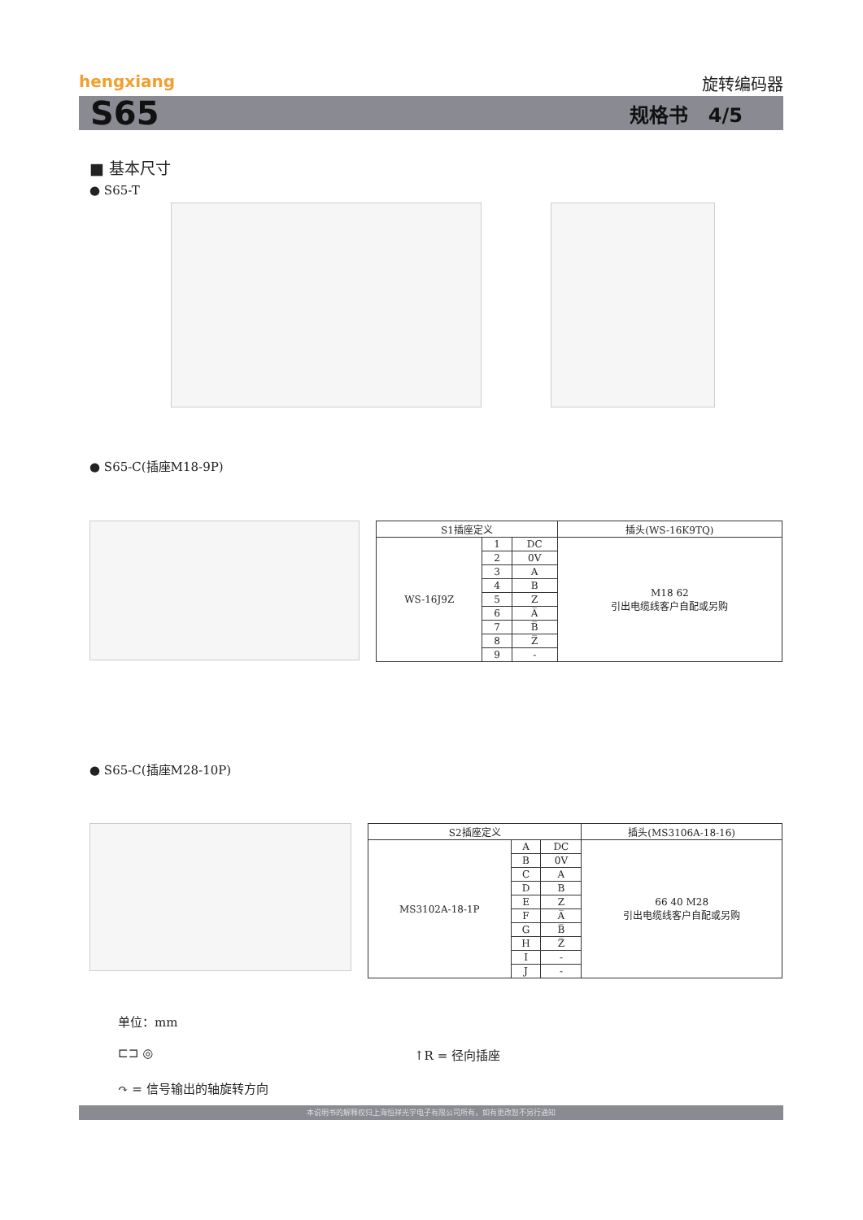hengxiang
旋转编码器
S65 规格书 4/5
■ 基本尺寸
● S65-T
● S65-C(插座M18-9P)
| S1插座定义 | | | 插头(WS-16K9TQ) |
| --- | --- | --- | --- |
| WS-16J9Z | 1 | DC | M18 62 引出电缆线客户自配或另购 |
| | 2 | 0V | |
| | 3 | A | |
| | 4 | B | |
| | 5 | Z | |
| | 6 | A̅ | |
| | 7 | B̅ | |
| | 8 | Z̅ | |
| | 9 | - | |
● S65-C(插座M28-10P)
| S2插座定义 | | | 插头(MS3106A-18-16) |
| --- | --- | --- | --- |
| MS3102A-18-1P | A | DC | 66 40 M28 引出电缆线客户自配或另购 |
| | B | 0V | |
| | C | A | |
| | D | B | |
| | E | Z | |
| | F | A̅ | |
| | G | B̅ | |
| | H | Z̅ | |
| | I | - | |
| | J | - | |
单位：mm
⊏⊐ ◎ ↑R = 径向插座
↷ = 信号输出的轴旋转方向
本说明书的解释权归上海恒祥光学电子有限公司所有，如有更改恕不另行通知